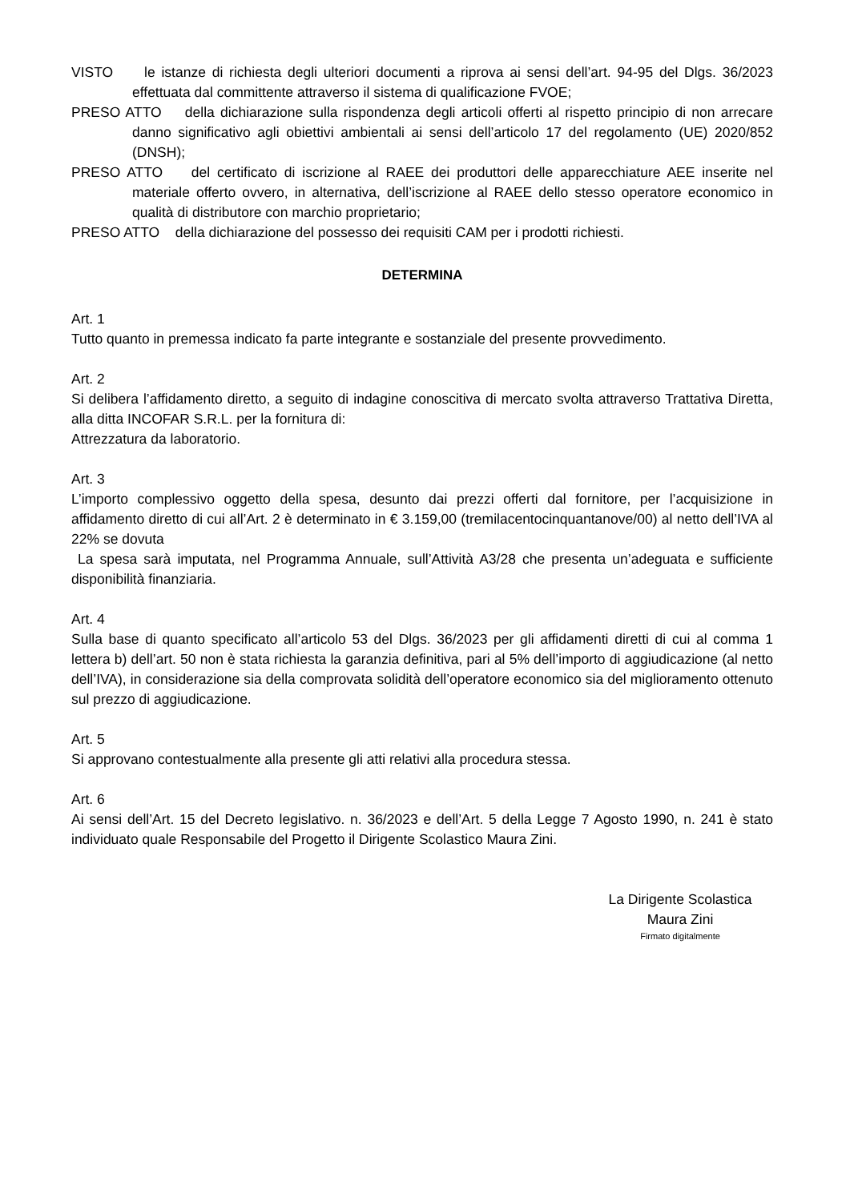VISTO le istanze di richiesta degli ulteriori documenti a riprova ai sensi dell’art. 94-95 del Dlgs. 36/2023 effettuata dal committente attraverso il sistema di qualificazione FVOE;
PRESO ATTO della dichiarazione sulla rispondenza degli articoli offerti al rispetto principio di non arrecare danno significativo agli obiettivi ambientali ai sensi dell’articolo 17 del regolamento (UE) 2020/852 (DNSH);
PRESO ATTO del certificato di iscrizione al RAEE dei produttori delle apparecchiature AEE inserite nel materiale offerto ovvero, in alternativa, dell’iscrizione al RAEE dello stesso operatore economico in qualità di distributore con marchio proprietario;
PRESO ATTO della dichiarazione del possesso dei requisiti CAM per i prodotti richiesti.
DETERMINA
Art. 1
Tutto quanto in premessa indicato fa parte integrante e sostanziale del presente provvedimento.
Art. 2
Si delibera l’affidamento diretto, a seguito di indagine conoscitiva di mercato svolta attraverso Trattativa Diretta, alla ditta INCOFAR S.R.L. per la fornitura di:
Attrezzatura da laboratorio.
Art. 3
L’importo complessivo oggetto della spesa, desunto dai prezzi offerti dal fornitore, per l’acquisizione in affidamento diretto di cui all’Art. 2 è determinato in € 3.159,00 (tremilacentocinquantanove/00) al netto dell’IVA al 22% se dovuta
La spesa sarà imputata, nel Programma Annuale, sull’Attività A3/28 che presenta un’adeguata e sufficiente disponibilità finanziaria.
Art. 4
Sulla base di quanto specificato all’articolo 53 del Dlgs. 36/2023 per gli affidamenti diretti di cui al comma 1 lettera b) dell’art. 50 non è stata richiesta la garanzia definitiva, pari al 5% dell’importo di aggiudicazione (al netto dell’IVA), in considerazione sia della comprovata solidità dell’operatore economico sia del miglioramento ottenuto sul prezzo di aggiudicazione.
Art. 5
Si approvano contestualmente alla presente gli atti relativi alla procedura stessa.
Art. 6
Ai sensi dell’Art. 15 del Decreto legislativo. n. 36/2023 e dell’Art. 5 della Legge 7 Agosto 1990, n. 241 è stato individuato quale Responsabile del Progetto il Dirigente Scolastico Maura Zini.
La Dirigente Scolastica
Maura Zini
Firmato digitalmente